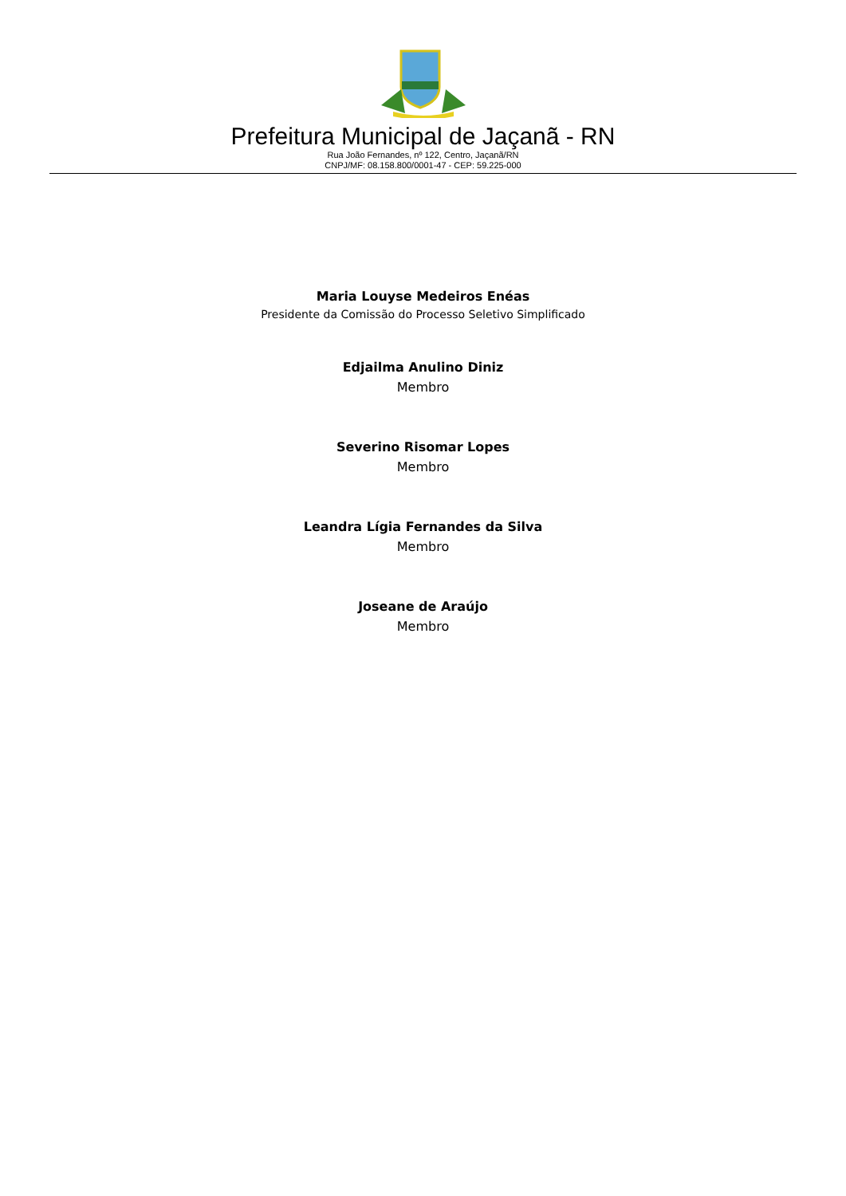Prefeitura Municipal de Jaçanã - RN
Rua João Fernandes, nº 122, Centro, Jaçanã/RN
CNPJ/MF: 08.158.800/0001-47 - CEP: 59.225-000
Maria Louyse Medeiros Enéas
Presidente da Comissão do Processo Seletivo Simplificado
Edjailma Anulino Diniz
Membro
Severino Risomar Lopes
Membro
Leandra Lígia Fernandes da Silva
Membro
Joseane de Araújo
Membro